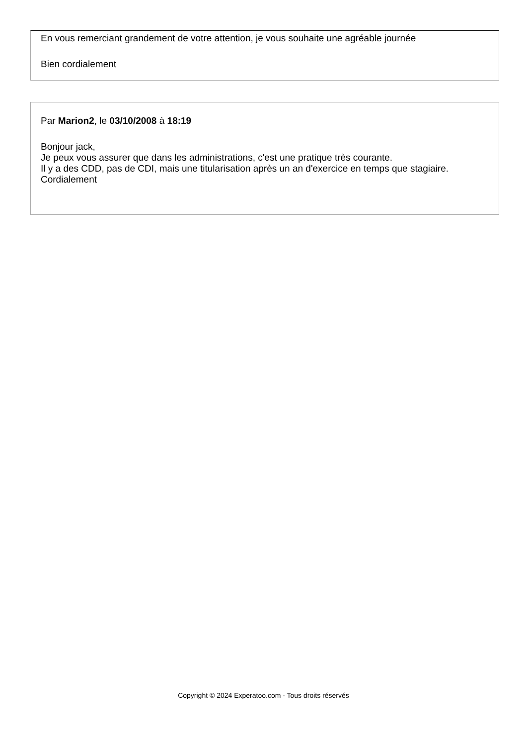En vous remerciant grandement de votre attention, je vous souhaite une agréable journée
Bien cordialement
Par Marion2, le 03/10/2008 à 18:19
Bonjour jack,
Je peux vous assurer que dans les administrations, c'est une pratique très courante.
Il y a des CDD, pas de CDI, mais une titularisation après un an d'exercice en temps que stagiaire.
Cordialement
Copyright © 2024 Experatoo.com - Tous droits réservés